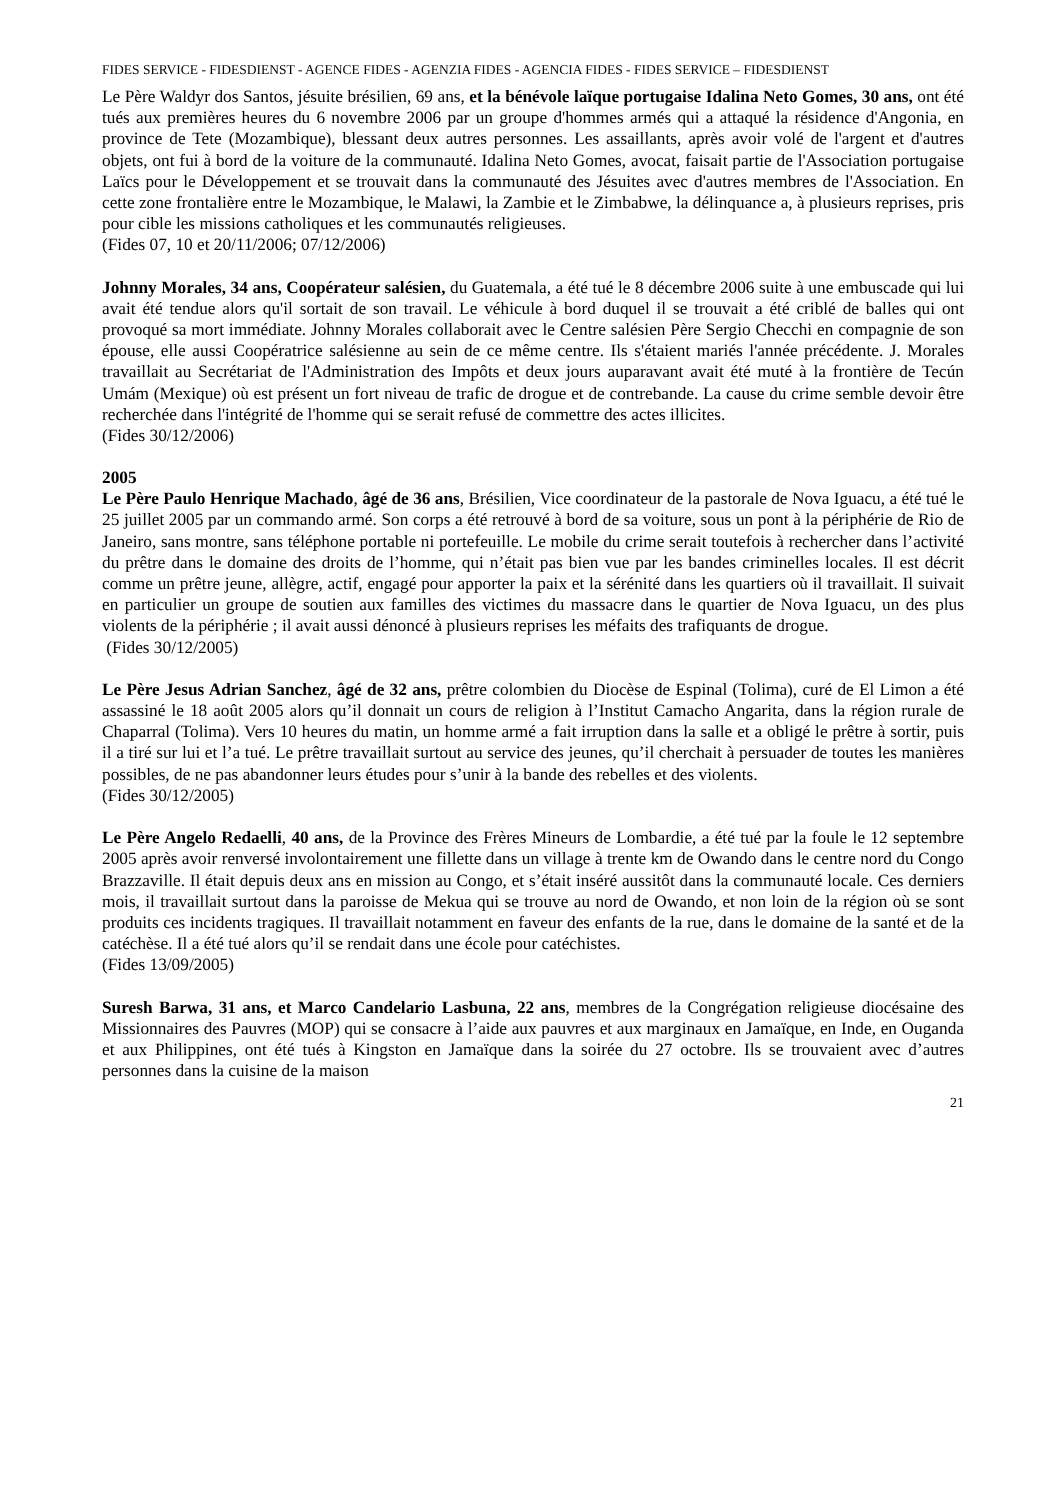FIDES SERVICE - FIDESDIENST - AGENCE FIDES - AGENZIA FIDES - AGENCIA FIDES - FIDES SERVICE – FIDESDIENST
Le Père Waldyr dos Santos, jésuite brésilien, 69 ans, et la bénévole laïque portugaise Idalina Neto Gomes, 30 ans, ont été tués aux premières heures du 6 novembre 2006 par un groupe d'hommes armés qui a attaqué la résidence d'Angonia, en province de Tete (Mozambique), blessant deux autres personnes. Les assaillants, après avoir volé de l'argent et d'autres objets, ont fui à bord de la voiture de la communauté. Idalina Neto Gomes, avocat, faisait partie de l'Association portugaise Laïcs pour le Développement et se trouvait dans la communauté des Jésuites avec d'autres membres de l'Association. En cette zone frontalière entre le Mozambique, le Malawi, la Zambie et le Zimbabwe, la délinquance a, à plusieurs reprises, pris pour cible les missions catholiques et les communautés religieuses.
(Fides 07, 10 et 20/11/2006; 07/12/2006)
Johnny Morales, 34 ans, Coopérateur salésien, du Guatemala, a été tué le 8 décembre 2006 suite à une embuscade qui lui avait été tendue alors qu'il sortait de son travail. Le véhicule à bord duquel il se trouvait a été criblé de balles qui ont provoqué sa mort immédiate. Johnny Morales collaborait avec le Centre salésien Père Sergio Checchi en compagnie de son épouse, elle aussi Coopératrice salésienne au sein de ce même centre. Ils s'étaient mariés l'année précédente. J. Morales travaillait au Secrétariat de l'Administration des Impôts et deux jours auparavant avait été muté à la frontière de Tecún Umám (Mexique) où est présent un fort niveau de trafic de drogue et de contrebande. La cause du crime semble devoir être recherchée dans l'intégrité de l'homme qui se serait refusé de commettre des actes illicites.
(Fides 30/12/2006)
2005
Le Père Paulo Henrique Machado, âgé de 36 ans, Brésilien, Vice coordinateur de la pastorale de Nova Iguacu, a été tué le 25 juillet 2005 par un commando armé. Son corps a été retrouvé à bord de sa voiture, sous un pont à la périphérie de Rio de Janeiro, sans montre, sans téléphone portable ni portefeuille. Le mobile du crime serait toutefois à rechercher dans l’activité du prêtre dans le domaine des droits de l’homme, qui n’était pas bien vue par les bandes criminelles locales. Il est décrit comme un prêtre jeune, allègre, actif, engagé pour apporter la paix et la sérénité dans les quartiers où il travaillait. Il suivait en particulier un groupe de soutien aux familles des victimes du massacre dans le quartier de Nova Iguacu, un des plus violents de la périphérie ; il avait aussi dénoncé à plusieurs reprises les méfaits des trafiquants de drogue.
(Fides 30/12/2005)
Le Père Jesus Adrian Sanchez, âgé de 32 ans, prêtre colombien du Diocèse de Espinal (Tolima), curé de El Limon a été assassiné le 18 août 2005 alors qu’il donnait un cours de religion à l’Institut Camacho Angarita, dans la région rurale de Chaparral (Tolima). Vers 10 heures du matin, un homme armé a fait irruption dans la salle et a obligé le prêtre à sortir, puis il a tiré sur lui et l’a tué. Le prêtre travaillait surtout au service des jeunes, qu’il cherchait à persuader de toutes les manières possibles, de ne pas abandonner leurs études pour s’unir à la bande des rebelles et des violents.
(Fides 30/12/2005)
Le Père Angelo Redaelli, 40 ans, de la Province des Frères Mineurs de Lombardie, a été tué par la foule le 12 septembre 2005 après avoir renversé involontairement une fillette dans un village à trente km de Owando dans le centre nord du Congo Brazzaville. Il était depuis deux ans en mission au Congo, et s’était inséré aussitôt dans la communauté locale. Ces derniers mois, il travaillait surtout dans la paroisse de Mekua qui se trouve au nord de Owando, et non loin de la région où se sont produits ces incidents tragiques. Il travaillait notamment en faveur des enfants de la rue, dans le domaine de la santé et de la catéchèse. Il a été tué alors qu’il se rendait dans une école pour catéchistes.
(Fides 13/09/2005)
Suresh Barwa, 31 ans, et Marco Candelario Lasbuna, 22 ans, membres de la Congrégation religieuse diocésaine des Missionnaires des Pauvres (MOP) qui se consacre à l’aide aux pauvres et aux marginaux en Jamaïque, en Inde, en Ouganda et aux Philippines, ont été tués à Kingston en Jamaïque dans la soirée du 27 octobre. Ils se trouvaient avec d’autres personnes dans la cuisine de la maison
21